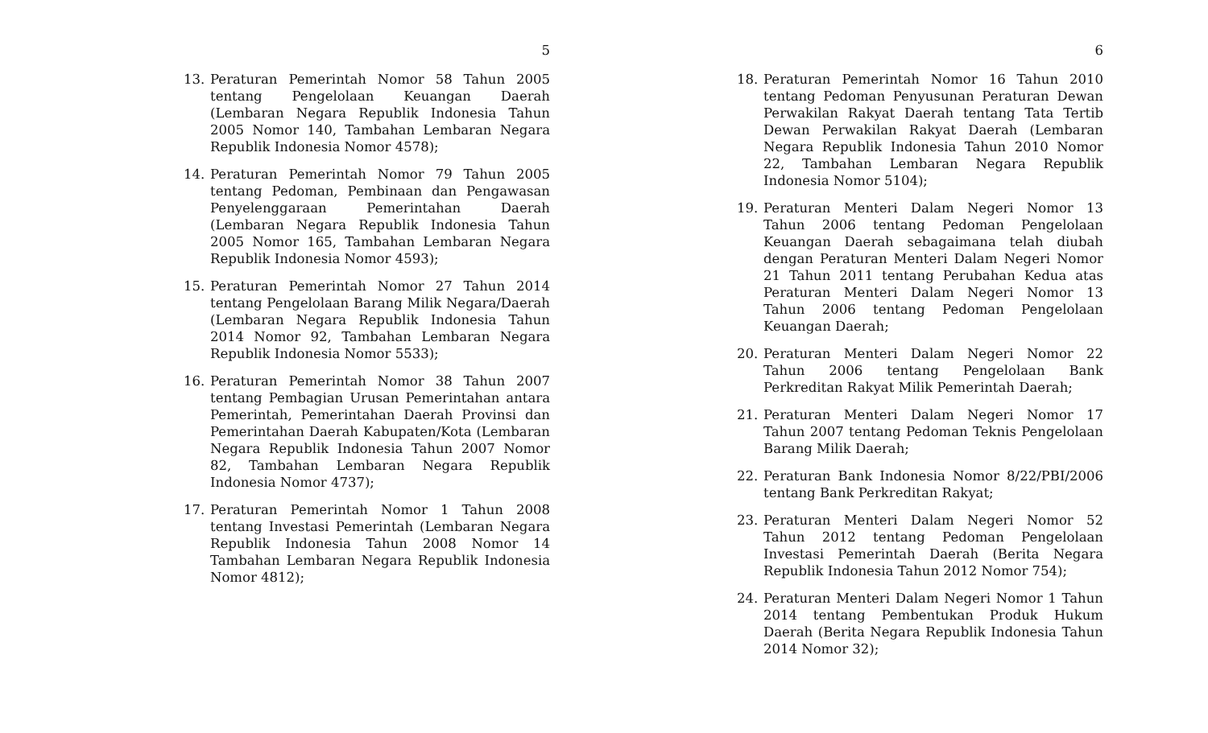5
13. Peraturan Pemerintah Nomor 58 Tahun 2005 tentang Pengelolaan Keuangan Daerah (Lembaran Negara Republik Indonesia Tahun 2005 Nomor 140, Tambahan Lembaran Negara Republik Indonesia Nomor 4578);
14. Peraturan Pemerintah Nomor 79 Tahun 2005 tentang Pedoman, Pembinaan dan Pengawasan Penyelenggaraan Pemerintahan Daerah (Lembaran Negara Republik Indonesia Tahun 2005 Nomor 165, Tambahan Lembaran Negara Republik Indonesia Nomor 4593);
15. Peraturan Pemerintah Nomor 27 Tahun 2014 tentang Pengelolaan Barang Milik Negara/Daerah (Lembaran Negara Republik Indonesia Tahun 2014 Nomor 92, Tambahan Lembaran Negara Republik Indonesia Nomor 5533);
16. Peraturan Pemerintah Nomor 38 Tahun 2007 tentang Pembagian Urusan Pemerintahan antara Pemerintah, Pemerintahan Daerah Provinsi dan Pemerintahan Daerah Kabupaten/Kota (Lembaran Negara Republik Indonesia Tahun 2007 Nomor 82, Tambahan Lembaran Negara Republik Indonesia Nomor 4737);
17. Peraturan Pemerintah Nomor 1 Tahun 2008 tentang Investasi Pemerintah (Lembaran Negara Republik Indonesia Tahun 2008 Nomor 14 Tambahan Lembaran Negara Republik Indonesia Nomor 4812);
6
18. Peraturan Pemerintah Nomor 16 Tahun 2010 tentang Pedoman Penyusunan Peraturan Dewan Perwakilan Rakyat Daerah tentang Tata Tertib Dewan Perwakilan Rakyat Daerah (Lembaran Negara Republik Indonesia Tahun 2010 Nomor 22, Tambahan Lembaran Negara Republik Indonesia Nomor 5104);
19. Peraturan Menteri Dalam Negeri Nomor 13 Tahun 2006 tentang Pedoman Pengelolaan Keuangan Daerah sebagaimana telah diubah dengan Peraturan Menteri Dalam Negeri Nomor 21 Tahun 2011 tentang Perubahan Kedua atas Peraturan Menteri Dalam Negeri Nomor 13 Tahun 2006 tentang Pedoman Pengelolaan Keuangan Daerah;
20. Peraturan Menteri Dalam Negeri Nomor 22 Tahun 2006 tentang Pengelolaan Bank Perkreditan Rakyat Milik Pemerintah Daerah;
21. Peraturan Menteri Dalam Negeri Nomor 17 Tahun 2007 tentang Pedoman Teknis Pengelolaan Barang Milik Daerah;
22. Peraturan Bank Indonesia Nomor 8/22/PBI/2006 tentang Bank Perkreditan Rakyat;
23. Peraturan Menteri Dalam Negeri Nomor 52 Tahun 2012 tentang Pedoman Pengelolaan Investasi Pemerintah Daerah (Berita Negara Republik Indonesia Tahun 2012 Nomor 754);
24. Peraturan Menteri Dalam Negeri Nomor 1 Tahun 2014 tentang Pembentukan Produk Hukum Daerah (Berita Negara Republik Indonesia Tahun 2014 Nomor 32);